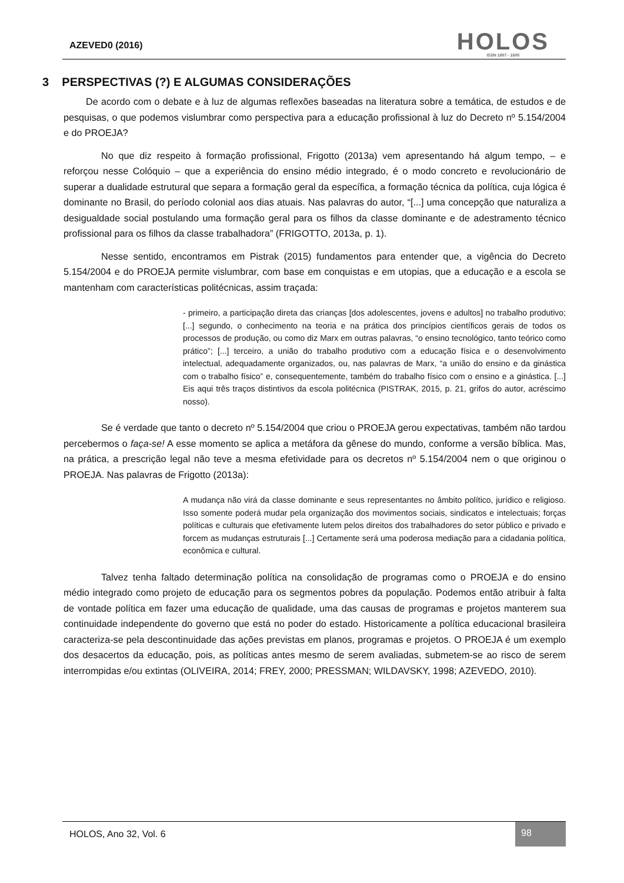AZEVED0 (2016)
HOLOS
ISSN 1807 - 1600
3 PERSPECTIVAS (?) E ALGUMAS CONSIDERAÇÕES
De acordo com o debate e à luz de algumas reflexões baseadas na literatura sobre a temática, de estudos e de pesquisas, o que podemos vislumbrar como perspectiva para a educação profissional à luz do Decreto nº 5.154/2004 e do PROEJA?
No que diz respeito à formação profissional, Frigotto (2013a) vem apresentando há algum tempo, – e reforçou nesse Colóquio – que a experiência do ensino médio integrado, é o modo concreto e revolucionário de superar a dualidade estrutural que separa a formação geral da específica, a formação técnica da política, cuja lógica é dominante no Brasil, do período colonial aos dias atuais. Nas palavras do autor, “[...] uma concepção que naturaliza a desigualdade social postulando uma formação geral para os filhos da classe dominante e de adestramento técnico profissional para os filhos da classe trabalhadora” (FRIGOTTO, 2013a, p. 1).
Nesse sentido, encontramos em Pistrak (2015) fundamentos para entender que, a vigência do Decreto 5.154/2004 e do PROEJA permite vislumbrar, com base em conquistas e em utopias, que a educação e a escola se mantenham com características politécnicas, assim traçada:
- primeiro, a participação direta das crianças [dos adolescentes, jovens e adultos] no trabalho produtivo; [...] segundo, o conhecimento na teoria e na prática dos princípios científicos gerais de todos os processos de produção, ou como diz Marx em outras palavras, “o ensino tecnológico, tanto teórico como prático”; [...] terceiro, a união do trabalho produtivo com a educação física e o desenvolvimento intelectual, adequadamente organizados, ou, nas palavras de Marx, “a união do ensino e da ginástica com o trabalho físico” e, consequentemente, também do trabalho físico com o ensino e a ginástica. [...] Eis aqui três traços distintivos da escola politécnica (PISTRAK, 2015, p. 21, grifos do autor, acréscimo nosso).
Se é verdade que tanto o decreto nº 5.154/2004 que criou o PROEJA gerou expectativas, também não tardou percebermos o faça-se! A esse momento se aplica a metáfora da gênese do mundo, conforme a versão bíblica. Mas, na prática, a prescrição legal não teve a mesma efetividade para os decretos nº 5.154/2004 nem o que originou o PROEJA. Nas palavras de Frigotto (2013a):
A mudança não virá da classe dominante e seus representantes no âmbito político, jurídico e religioso. Isso somente poderá mudar pela organização dos movimentos sociais, sindicatos e intelectuais; forças políticas e culturais que efetivamente lutem pelos direitos dos trabalhadores do setor público e privado e forcem as mudanças estruturais [...] Certamente será uma poderosa mediação para a cidadania política, econômica e cultural.
Talvez tenha faltado determinação política na consolidação de programas como o PROEJA e do ensino médio integrado como projeto de educação para os segmentos pobres da população. Podemos então atribuir à falta de vontade política em fazer uma educação de qualidade, uma das causas de programas e projetos manterem sua continuidade independente do governo que está no poder do estado. Historicamente a política educacional brasileira caracteriza-se pela descontinuidade das ações previstas em planos, programas e projetos. O PROEJA é um exemplo dos desacertos da educação, pois, as políticas antes mesmo de serem avaliadas, submetem-se ao risco de serem interrompidas e/ou extintas (OLIVEIRA, 2014; FREY, 2000; PRESSMAN; WILDAVSKY, 1998; AZEVEDO, 2010).
HOLOS, Ano 32, Vol. 6
98